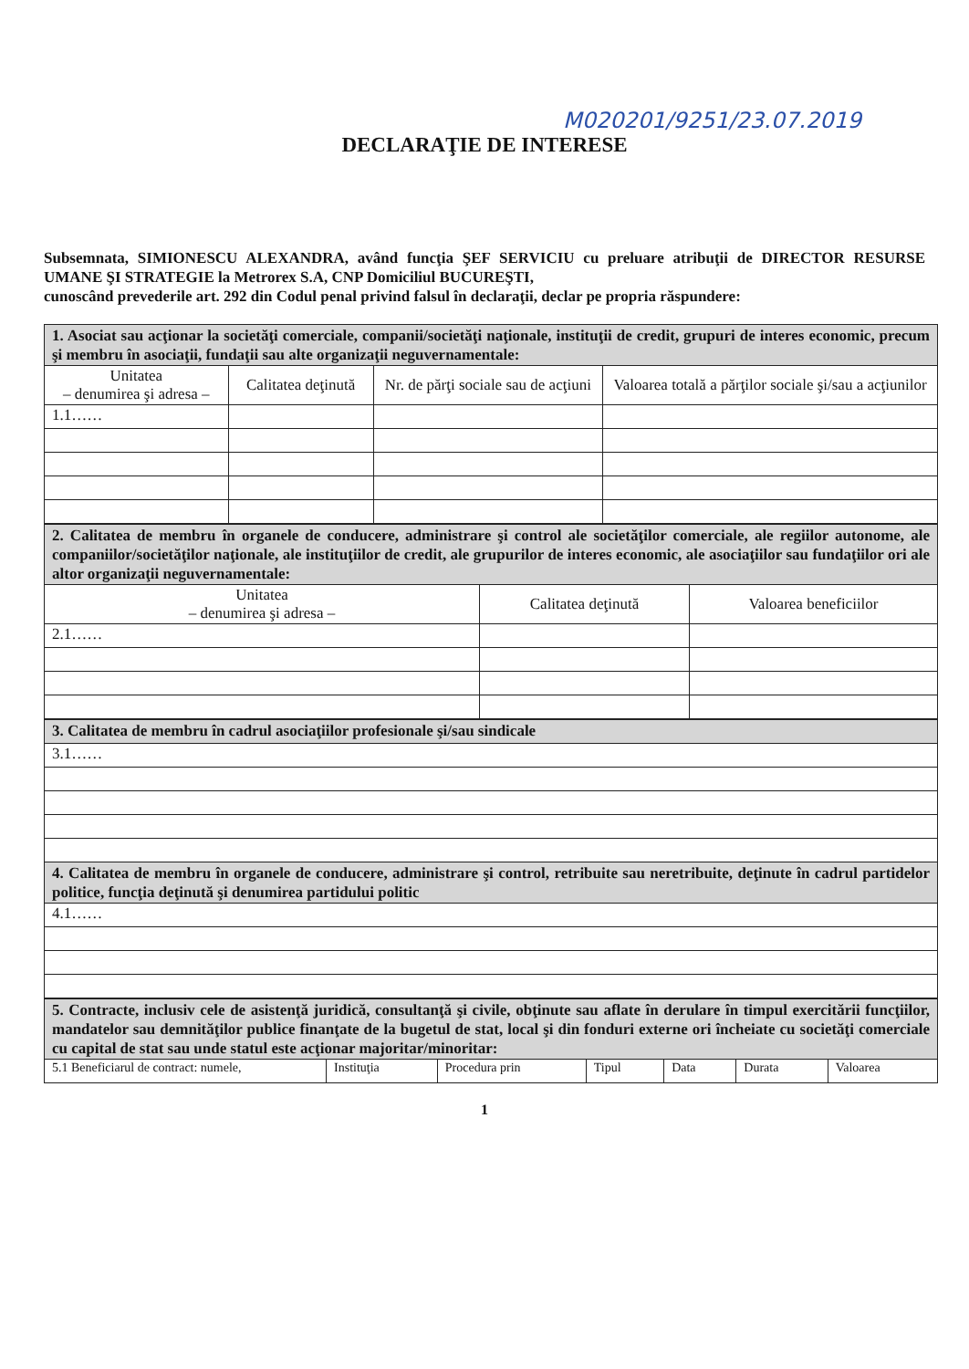M020201/9251/23.07.2019
DECLARAŢIE DE INTERESE
Subsemnata, SIMIONESCU ALEXANDRA, având funcţia ŞEF SERVICIU cu preluare atribuţii de DIRECTOR RESURSE UMANE ŞI STRATEGIE la Metrorex S.A, CNP Domiciliul BUCUREŞTI,
cunoscând prevederile art. 292 din Codul penal privind falsul în declaraţii, declar pe propria răspundere:
| 1. Asociat sau acţionar la societăţi comerciale, companii/societăţi naţionale, instituţii de credit, grupuri de interes economic, precum şi membru în asociaţii, fundaţii sau alte organizaţii neguvernamentale: | | | |
| Unitatea – denumirea şi adresa – | Calitatea deţinută | Nr. de părţi sociale sau de acţiuni | Valoarea totală a părţilor sociale şi/sau a acţiunilor |
| 1.1…… | | | |
| 2. Calitatea de membru în organele de conducere, administrare şi control ale societăţilor comerciale, ale regiilor autonome, ale companiilor/societăţilor naţionale, ale instituţiilor de credit, ale grupurilor de interes economic, ale asociaţiilor sau fundaţiilor ori ale altor organizaţii neguvernamentale: | | |
| Unitatea – denumirea şi adresa – | Calitatea deţinută | Valoarea beneficiilor |
| 2.1…… | | |
| 3. Calitatea de membru în cadrul asociaţiilor profesionale şi/sau sindicale |
| 3.1…… |
| 4. Calitatea de membru în organele de conducere, administrare şi control, retribuite sau neretribuite, deţinute în cadrul partidelor politice, funcţia deţinută şi denumirea partidului politic |
| 4.1…… |
| 5. Contracte, inclusiv cele de asistenţă juridică, consultanţă şi civile, obţinute sau aflate în derulare în timpul exercitării funcţiilor, mandatelor sau demnităţilor publice finanţate de la bugetul de stat, local şi din fonduri externe ori încheiate cu societăţi comerciale cu capital de stat sau unde statul este acţionar majoritar/minoritar: | | | | | | |
| 5.1 Beneficiarul de contract: numele, | Instituţia | Procedura prin | Tipul | Data | Durata | Valoarea |
1